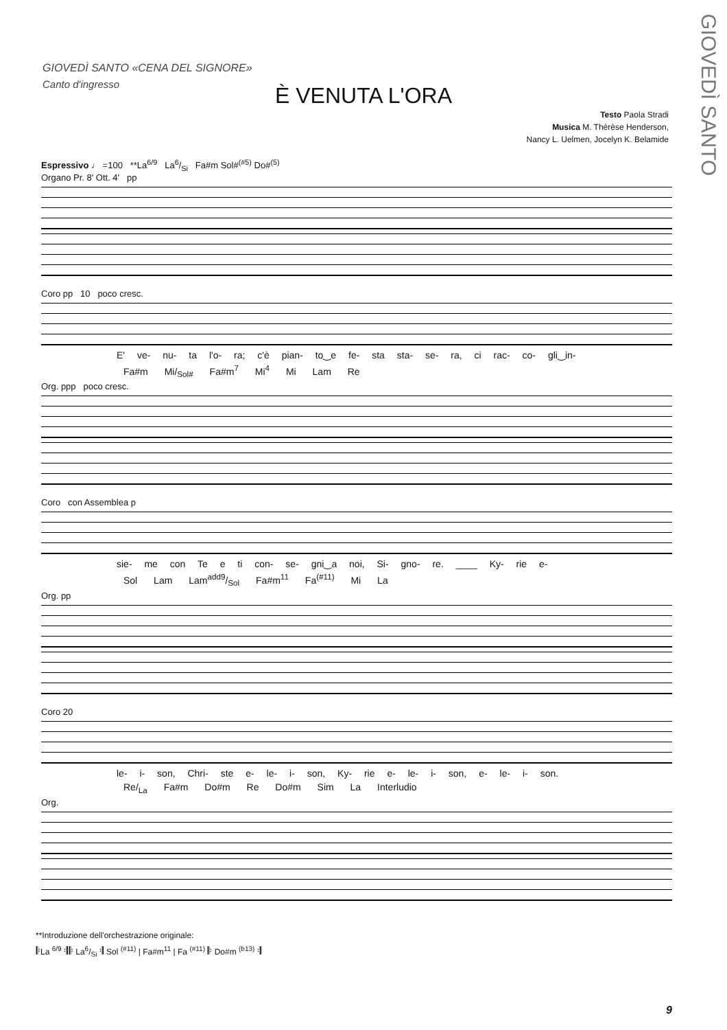GIOVEDÌ SANTO
GIOVEDÌ SANTO «CENA DEL SIGNORE»
Canto d'ingresso
È VENUTA L'ORA
Testo Paola Stradi
Musica M. Thérèse Henderson,
Nancy L. Uelmen, Jocelyn K. Belamide
Espressivo ♩ =100 **La<sup>6/9</sup> La6/Si Fa#m Sol#<sup>(#5)</sup> Do#<sup>(5)</sup>
Organo Pr. 8' Ott. 4' pp
Coro pp 10 poco cresc.
E' ve- nu- ta l'o- ra; c'è pian- to‿e fe- sta sta- se- ra, ci rac- co- gli‿in-
Fa#m Mi/<sub>Sol#</sub> Fa#m<sup>7</sup> Mi<sup>4</sup> Mi Lam Re
Org. ppp poco cresc.
Coro con Assemblea p
sie- me con Te e ti con- se- gni‿a noi, Si- gno- re. ____ Ky- rie e-
Sol Lam Lamadd9/Sol Fa#m<sup>11</sup> Fa<sup>(#11)</sup> Mi La
Org. pp
Coro 20
le- i- son, Chri- ste e- le- i- son, Ky- rie e- le- i- son, e- le- i- son.
Re/<sub>La</sub> Fa#m Do#m Re Do#m Sim La Interludio
Org.
**Introduzione dell'orchestrazione originale:
𝄆La <sup>6/9</sup> 𝄇𝄆 La6/Si 𝄇 Sol <sup>(#11)</sup> | Fa#m<sup>11</sup> | Fa <sup>(#11)</sup> 𝄆 Do#m <sup>(b13)</sup> 𝄇
9